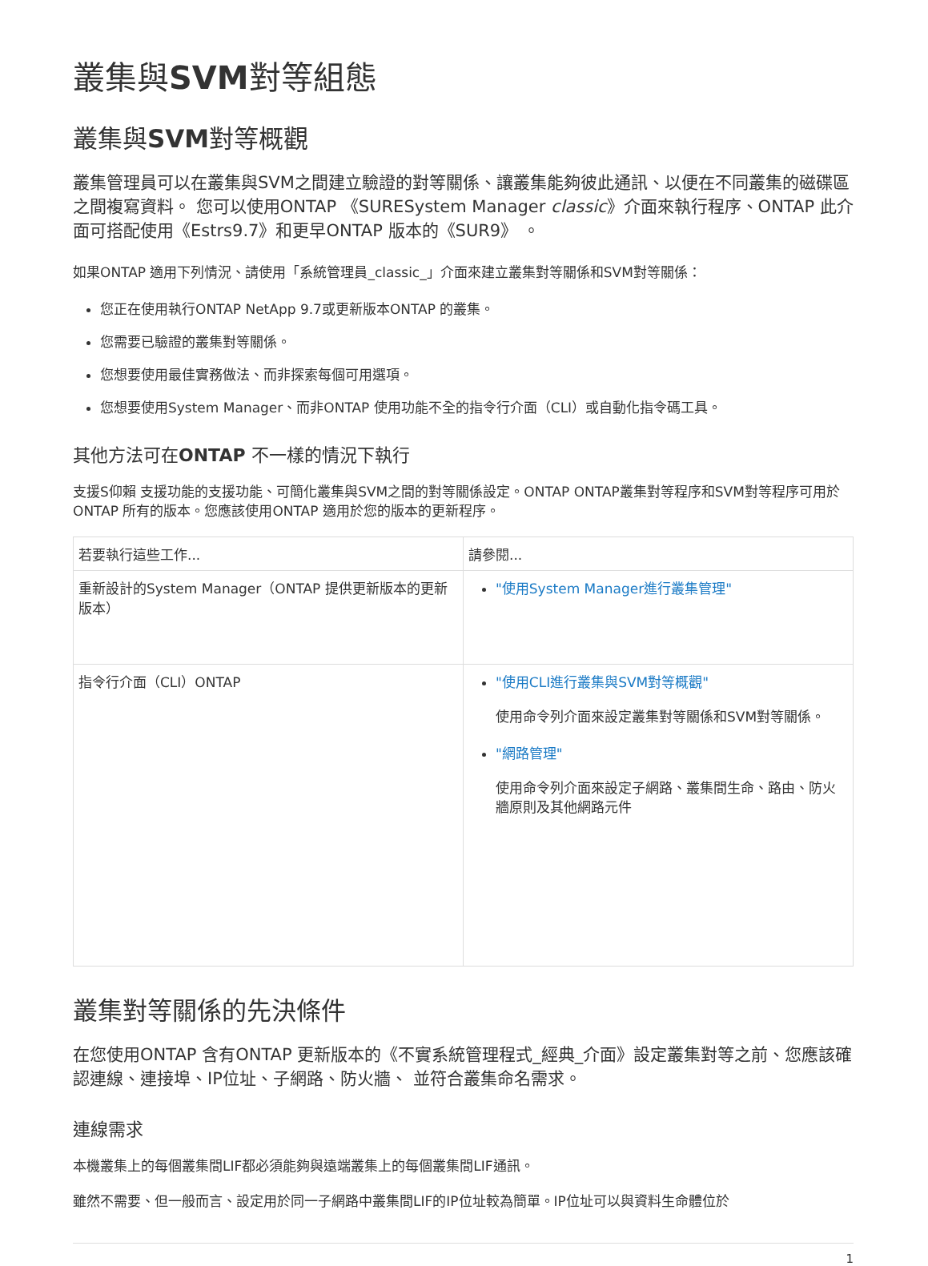叢集與SVM對等組態
叢集與SVM對等概觀
叢集管理員可以在叢集與SVM之間建立驗證的對等關係、讓叢集能夠彼此通訊、以便在不同叢集的磁碟區之間複寫資料。 您可以使用ONTAP 《SURESystem Manager classic》介面來執行程序、ONTAP 此介面可搭配使用《Estrs9.7》和更早ONTAP 版本的《SUR9》 。
如果ONTAP 適用下列情況、請使用「系統管理員_classic_」介面來建立叢集對等關係和SVM對等關係：
您正在使用執行ONTAP NetApp 9.7或更新版本ONTAP 的叢集。
您需要已驗證的叢集對等關係。
您想要使用最佳實務做法、而非探索每個可用選項。
您想要使用System Manager、而非ONTAP 使用功能不全的指令行介面（CLI）或自動化指令碼工具。
其他方法可在ONTAP 不一樣的情況下執行
支援S仰賴 支援功能的支援功能、可簡化叢集與SVM之間的對等關係設定。ONTAP ONTAP叢集對等程序和SVM對等程序可用於ONTAP 所有的版本。您應該使用ONTAP 適用於您的版本的更新程序。
| 若要執行這些工作... | 請參閱... |
| --- | --- |
| 重新設計的System Manager（ONTAP 提供更新版本的更新版本） | "使用System Manager進行叢集管理" |
| 指令行介面（CLI）ONTAP | "使用CLI進行叢集與SVM對等概觀" 使用命令列介面來設定叢集對等關係和SVM對等關係。 "網路管理" 使用命令列介面來設定子網路、叢集間生命、路由、防火牆原則及其他網路元件 |
叢集對等關係的先決條件
在您使用ONTAP 含有ONTAP 更新版本的《不實系統管理程式_經典_介面》設定叢集對等之前、您應該確認連線、連接埠、IP位址、子網路、防火牆、 並符合叢集命名需求。
連線需求
本機叢集上的每個叢集間LIF都必須能夠與遠端叢集上的每個叢集間LIF通訊。
雖然不需要、但一般而言、設定用於同一子網路中叢集間LIF的IP位址較為簡單。IP位址可以與資料生命體位於
1